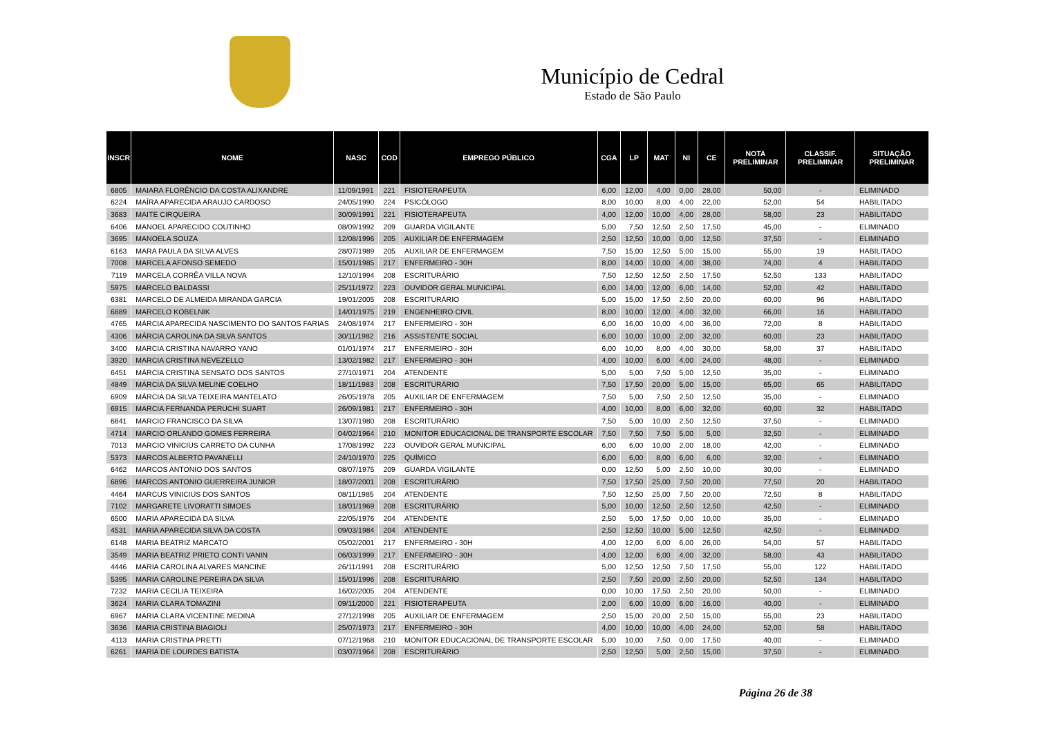Município de Cedral
Estado de São Paulo
| INSCR | NOME | NASC | COD | EMPREGO PÚBLICO | CGA | LP | MAT | NI | CE | NOTA PRELIMINAR | CLASSIF. PRELIMINAR | SITUAÇÃO PRELIMINAR |
| --- | --- | --- | --- | --- | --- | --- | --- | --- | --- | --- | --- | --- |
| 6805 | MAIARA FLORÊNCIO DA COSTA ALIXANDRE | 11/09/1991 | 221 | FISIOTERAPEUTA | 6,00 | 12,00 | 4,00 | 0,00 | 28,00 | 50,00 | - | ELIMINADO |
| 6224 | MAÍRA APARECIDA ARAUJO CARDOSO | 24/05/1990 | 224 | PSICÓLOGO | 8,00 | 10,00 | 8,00 | 4,00 | 22,00 | 52,00 | 54 | HABILITADO |
| 3683 | MAITE CIRQUEIRA | 30/09/1991 | 221 | FISIOTERAPEUTA | 4,00 | 12,00 | 10,00 | 4,00 | 28,00 | 58,00 | 23 | HABILITADO |
| 6406 | MANOEL APARECIDO COUTINHO | 08/09/1992 | 209 | GUARDA VIGILANTE | 5,00 | 7,50 | 12,50 | 2,50 | 17,50 | 45,00 | - | ELIMINADO |
| 3695 | MANOELA SOUZA | 12/08/1996 | 205 | AUXILIAR DE ENFERMAGEM | 2,50 | 12,50 | 10,00 | 0,00 | 12,50 | 37,50 | - | ELIMINADO |
| 6163 | MARA PAULA DA SILVA ALVES | 28/07/1989 | 205 | AUXILIAR DE ENFERMAGEM | 7,50 | 15,00 | 12,50 | 5,00 | 15,00 | 55,00 | 19 | HABILITADO |
| 7008 | MARCELA AFONSO SEMEDO | 15/01/1985 | 217 | ENFERMEIRO - 30H | 8,00 | 14,00 | 10,00 | 4,00 | 38,00 | 74,00 | 4 | HABILITADO |
| 7119 | MARCELA CORRÊA VILLA NOVA | 12/10/1994 | 208 | ESCRITURÁRIO | 7,50 | 12,50 | 12,50 | 2,50 | 17,50 | 52,50 | 133 | HABILITADO |
| 5975 | MARCELO BALDASSI | 25/11/1972 | 223 | OUVIDOR GERAL MUNICIPAL | 6,00 | 14,00 | 12,00 | 6,00 | 14,00 | 52,00 | 42 | HABILITADO |
| 6381 | MARCELO DE ALMEIDA MIRANDA GARCIA | 19/01/2005 | 208 | ESCRITURÁRIO | 5,00 | 15,00 | 17,50 | 2,50 | 20,00 | 60,00 | 96 | HABILITADO |
| 6889 | MARCELO KOBELNIK | 14/01/1975 | 219 | ENGENHEIRO CIVIL | 8,00 | 10,00 | 12,00 | 4,00 | 32,00 | 66,00 | 16 | HABILITADO |
| 4765 | MÁRCIA APARECIDA NASCIMENTO DO SANTOS FARIAS | 24/08/1974 | 217 | ENFERMEIRO - 30H | 6,00 | 16,00 | 10,00 | 4,00 | 36,00 | 72,00 | 8 | HABILITADO |
| 4306 | MÁRCIA CAROLINA DA SILVA SANTOS | 30/11/1982 | 216 | ASSISTENTE SOCIAL | 6,00 | 10,00 | 10,00 | 2,00 | 32,00 | 60,00 | 23 | HABILITADO |
| 3400 | MARCIA CRISTINA NAVARRO YANO | 01/01/1974 | 217 | ENFERMEIRO - 30H | 6,00 | 10,00 | 8,00 | 4,00 | 30,00 | 58,00 | 37 | HABILITADO |
| 3920 | MARCIA CRISTINA NEVEZELLO | 13/02/1982 | 217 | ENFERMEIRO - 30H | 4,00 | 10,00 | 6,00 | 4,00 | 24,00 | 48,00 | - | ELIMINADO |
| 6451 | MÁRCIA CRISTINA SENSATO DOS SANTOS | 27/10/1971 | 204 | ATENDENTE | 5,00 | 5,00 | 7,50 | 5,00 | 12,50 | 35,00 | - | ELIMINADO |
| 4849 | MÁRCIA DA SILVA MELINE COELHO | 18/11/1983 | 208 | ESCRITURÁRIO | 7,50 | 17,50 | 20,00 | 5,00 | 15,00 | 65,00 | 65 | HABILITADO |
| 6909 | MÁRCIA DA SILVA TEIXEIRA MANTELATO | 26/05/1978 | 205 | AUXILIAR DE ENFERMAGEM | 7,50 | 5,00 | 7,50 | 2,50 | 12,50 | 35,00 | - | ELIMINADO |
| 6915 | MARCIA FERNANDA PERUCHI SUART | 26/09/1981 | 217 | ENFERMEIRO - 30H | 4,00 | 10,00 | 8,00 | 6,00 | 32,00 | 60,00 | 32 | HABILITADO |
| 6841 | MARCIO FRANCISCO DA SILVA | 13/07/1980 | 208 | ESCRITURÁRIO | 7,50 | 5,00 | 10,00 | 2,50 | 12,50 | 37,50 | - | ELIMINADO |
| 4714 | MARCIO ORLANDO GOMES FERREIRA | 04/02/1964 | 210 | MONITOR EDUCACIONAL DE TRANSPORTE ESCOLAR | 7,50 | 7,50 | 7,50 | 5,00 | 5,00 | 32,50 | - | ELIMINADO |
| 7013 | MARCIO VINICIUS CARRETO DA CUNHA | 17/08/1992 | 223 | OUVIDOR GERAL MUNICIPAL | 6,00 | 6,00 | 10,00 | 2,00 | 18,00 | 42,00 | - | ELIMINADO |
| 5373 | MARCOS ALBERTO PAVANELLI | 24/10/1970 | 225 | QUÍMICO | 6,00 | 6,00 | 8,00 | 6,00 | 6,00 | 32,00 | - | ELIMINADO |
| 6462 | MARCOS ANTONIO DOS SANTOS | 08/07/1975 | 209 | GUARDA VIGILANTE | 0,00 | 12,50 | 5,00 | 2,50 | 10,00 | 30,00 | - | ELIMINADO |
| 6896 | MARCOS ANTONIO GUERREIRA JUNIOR | 18/07/2001 | 208 | ESCRITURÁRIO | 7,50 | 17,50 | 25,00 | 7,50 | 20,00 | 77,50 | 20 | HABILITADO |
| 4464 | MARCUS VINICIUS DOS SANTOS | 08/11/1985 | 204 | ATENDENTE | 7,50 | 12,50 | 25,00 | 7,50 | 20,00 | 72,50 | 8 | HABILITADO |
| 7102 | MARGARETE LIVORATTI SIMOES | 18/01/1969 | 208 | ESCRITURÁRIO | 5,00 | 10,00 | 12,50 | 2,50 | 12,50 | 42,50 | - | ELIMINADO |
| 6500 | MARIA APARECIDA DA SILVA | 22/05/1976 | 204 | ATENDENTE | 2,50 | 5,00 | 17,50 | 0,00 | 10,00 | 35,00 | - | ELIMINADO |
| 4531 | MARIA APARECIDA SILVA DA COSTA | 09/03/1984 | 204 | ATENDENTE | 2,50 | 12,50 | 10,00 | 5,00 | 12,50 | 42,50 | - | ELIMINADO |
| 6148 | MARIA BEATRIZ MARCATO | 05/02/2001 | 217 | ENFERMEIRO - 30H | 4,00 | 12,00 | 6,00 | 6,00 | 26,00 | 54,00 | 57 | HABILITADO |
| 3549 | MARIA BEATRIZ PRIETO CONTI VANIN | 06/03/1999 | 217 | ENFERMEIRO - 30H | 4,00 | 12,00 | 6,00 | 4,00 | 32,00 | 58,00 | 43 | HABILITADO |
| 4446 | MARIA CAROLINA ALVARES MANCINE | 26/11/1991 | 208 | ESCRITURÁRIO | 5,00 | 12,50 | 12,50 | 7,50 | 17,50 | 55,00 | 122 | HABILITADO |
| 5395 | MARIA CAROLINE PEREIRA DA SILVA | 15/01/1996 | 208 | ESCRITURÁRIO | 2,50 | 7,50 | 20,00 | 2,50 | 20,00 | 52,50 | 134 | HABILITADO |
| 7232 | MARIA CECILIA TEIXEIRA | 16/02/2005 | 204 | ATENDENTE | 0,00 | 10,00 | 17,50 | 2,50 | 20,00 | 50,00 | - | ELIMINADO |
| 3624 | MARIA CLARA TOMAZINI | 09/11/2000 | 221 | FISIOTERAPEUTA | 2,00 | 6,00 | 10,00 | 6,00 | 16,00 | 40,00 | - | ELIMINADO |
| 6967 | MARIA CLARA VICENTINE MEDINA | 27/12/1998 | 205 | AUXILIAR DE ENFERMAGEM | 2,50 | 15,00 | 20,00 | 2,50 | 15,00 | 55,00 | 23 | HABILITADO |
| 3636 | MARIA CRISTINA BIAGIOLI | 25/07/1973 | 217 | ENFERMEIRO - 30H | 4,00 | 10,00 | 10,00 | 4,00 | 24,00 | 52,00 | 58 | HABILITADO |
| 4113 | MARIA CRISTINA PRETTI | 07/12/1968 | 210 | MONITOR EDUCACIONAL DE TRANSPORTE ESCOLAR | 5,00 | 10,00 | 7,50 | 0,00 | 17,50 | 40,00 | - | ELIMINADO |
| 6261 | MARIA DE LOURDES BATISTA | 03/07/1964 | 208 | ESCRITURÁRIO | 2,50 | 12,50 | 5,00 | 2,50 | 15,00 | 37,50 | - | ELIMINADO |
Página 26 de 38